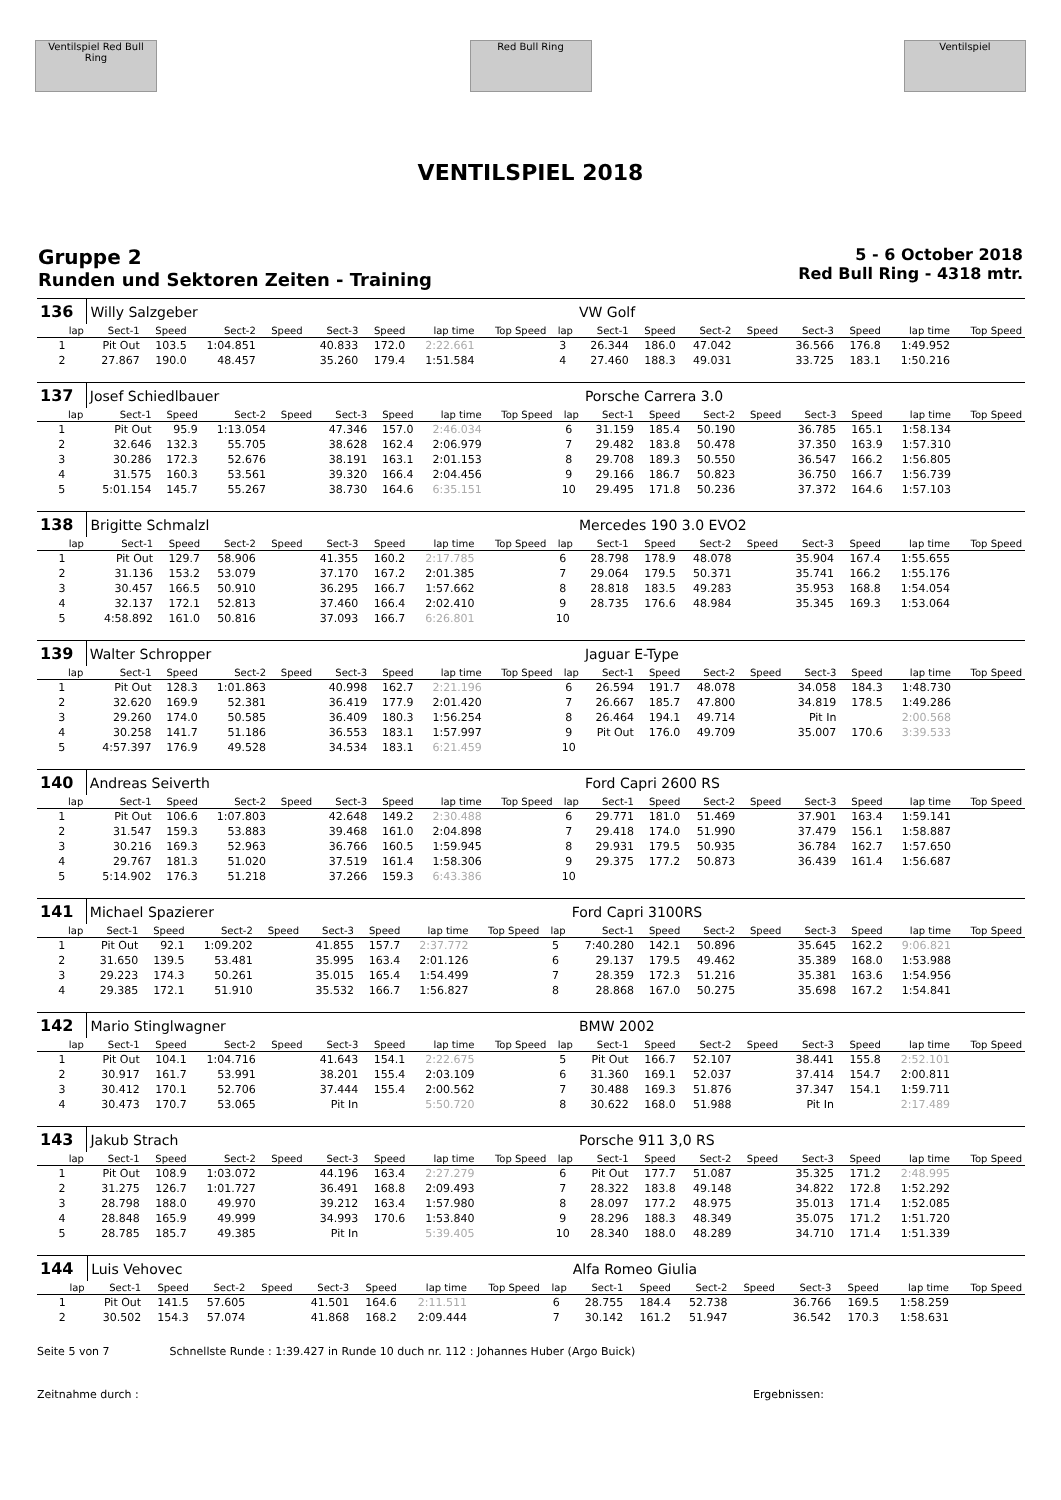Ventilspiel Red Bull Ring
Red Bull Ring Ventilspiel
VENTILSPIEL 2018
Gruppe 2
Runden und Sektoren Zeiten - Training
5 - 6 October 2018
Red Bull Ring - 4318 mtr.
| 136 | Willy Salzgeber | | | | | | | | | VW Golf | | | | | | | |
| lap | Sect-1 | Speed | Sect-2 | Speed | Sect-3 | Speed | lap time | Top Speed | lap | Sect-1 | Speed | Sect-2 | Speed | Sect-3 | Speed | lap time | Top Speed |
| 1 | Pit Out | 103.5 | 1:04.851 | | 40.833 | 172.0 | 2:22.661 | | 3 | 26.344 | 186.0 | 47.042 | | 36.566 | 176.8 | 1:49.952 | |
| 2 | 27.867 | 190.0 | 48.457 | | 35.260 | 179.4 | 1:51.584 | | 4 | 27.460 | 188.3 | 49.031 | | 33.725 | 183.1 | 1:50.216 | |
| 137 | Josef Schiedlbauer | | | | | | | | | Porsche Carrera 3.0 | | | | | | | |
| lap | Sect-1 | Speed | Sect-2 | Speed | Sect-3 | Speed | lap time | Top Speed | lap | Sect-1 | Speed | Sect-2 | Speed | Sect-3 | Speed | lap time | Top Speed |
| 1 | Pit Out | 95.9 | 1:13.054 | | 47.346 | 157.0 | 2:46.034 | | 6 | 31.159 | 185.4 | 50.190 | | 36.785 | 165.1 | 1:58.134 | |
| 2 | 32.646 | 132.3 | 55.705 | | 38.628 | 162.4 | 2:06.979 | | 7 | 29.482 | 183.8 | 50.478 | | 37.350 | 163.9 | 1:57.310 | |
| 3 | 30.286 | 172.3 | 52.676 | | 38.191 | 163.1 | 2:01.153 | | 8 | 29.708 | 189.3 | 50.550 | | 36.547 | 166.2 | 1:56.805 | |
| 4 | 31.575 | 160.3 | 53.561 | | 39.320 | 166.4 | 2:04.456 | | 9 | 29.166 | 186.7 | 50.823 | | 36.750 | 166.7 | 1:56.739 | |
| 5 | 5:01.154 | 145.7 | 55.267 | | 38.730 | 164.6 | 6:35.151 | | 10 | 29.495 | 171.8 | 50.236 | | 37.372 | 164.6 | 1:57.103 | |
| 138 | Brigitte Schmalzl | | | | | | | | | Mercedes 190 3.0 EVO2 | | | | | | | |
| lap | Sect-1 | Speed | Sect-2 | Speed | Sect-3 | Speed | lap time | Top Speed | lap | Sect-1 | Speed | Sect-2 | Speed | Sect-3 | Speed | lap time | Top Speed |
| 1 | Pit Out | 129.7 | 58.906 | | 41.355 | 160.2 | 2:17.785 | | 6 | 28.798 | 178.9 | 48.078 | | 35.904 | 167.4 | 1:55.655 | |
| 2 | 31.136 | 153.2 | 53.079 | | 37.170 | 167.2 | 2:01.385 | | 7 | 29.064 | 179.5 | 50.371 | | 35.741 | 166.2 | 1:55.176 | |
| 3 | 30.457 | 166.5 | 50.910 | | 36.295 | 166.7 | 1:57.662 | | 8 | 28.818 | 183.5 | 49.283 | | 35.953 | 168.8 | 1:54.054 | |
| 4 | 32.137 | 172.1 | 52.813 | | 37.460 | 166.4 | 2:02.410 | | 9 | 28.735 | 176.6 | 48.984 | | 35.345 | 169.3 | 1:53.064 | |
| 5 | 4:58.892 | 161.0 | 50.816 | | 37.093 | 166.7 | 6:26.801 | | 10 | | | | | | | | |
| 139 | Walter Schropper | | | | | | | | | Jaguar E-Type | | | | | | | |
| lap | Sect-1 | Speed | Sect-2 | Speed | Sect-3 | Speed | lap time | Top Speed | lap | Sect-1 | Speed | Sect-2 | Speed | Sect-3 | Speed | lap time | Top Speed |
| 1 | Pit Out | 128.3 | 1:01.863 | | 40.998 | 162.7 | 2:21.196 | | 6 | 26.594 | 191.7 | 48.078 | | 34.058 | 184.3 | 1:48.730 | |
| 2 | 32.620 | 169.9 | 52.381 | | 36.419 | 177.9 | 2:01.420 | | 7 | 26.667 | 185.7 | 47.800 | | 34.819 | 178.5 | 1:49.286 | |
| 3 | 29.260 | 174.0 | 50.585 | | 36.409 | 180.3 | 1:56.254 | | 8 | 26.464 | 194.1 | 49.714 | | Pit In | | 2:00.568 | |
| 4 | 30.258 | 141.7 | 51.186 | | 36.553 | 183.1 | 1:57.997 | | 9 | Pit Out | 176.0 | 49.709 | | 35.007 | 170.6 | 3:39.533 | |
| 5 | 4:57.397 | 176.9 | 49.528 | | 34.534 | 183.1 | 6:21.459 | | 10 | | | | | | | | |
| 140 | Andreas Seiverth | | | | | | | | | Ford Capri 2600 RS | | | | | | | |
| lap | Sect-1 | Speed | Sect-2 | Speed | Sect-3 | Speed | lap time | Top Speed | lap | Sect-1 | Speed | Sect-2 | Speed | Sect-3 | Speed | lap time | Top Speed |
| 1 | Pit Out | 106.6 | 1:07.803 | | 42.648 | 149.2 | 2:30.488 | | 6 | 29.771 | 181.0 | 51.469 | | 37.901 | 163.4 | 1:59.141 | |
| 2 | 31.547 | 159.3 | 53.883 | | 39.468 | 161.0 | 2:04.898 | | 7 | 29.418 | 174.0 | 51.990 | | 37.479 | 156.1 | 1:58.887 | |
| 3 | 30.216 | 169.3 | 52.963 | | 36.766 | 160.5 | 1:59.945 | | 8 | 29.931 | 179.5 | 50.935 | | 36.784 | 162.7 | 1:57.650 | |
| 4 | 29.767 | 181.3 | 51.020 | | 37.519 | 161.4 | 1:58.306 | | 9 | 29.375 | 177.2 | 50.873 | | 36.439 | 161.4 | 1:56.687 | |
| 5 | 5:14.902 | 176.3 | 51.218 | | 37.266 | 159.3 | 6:43.386 | | 10 | | | | | | | | |
| 141 | Michael Spazierer | | | | | | | | | Ford Capri 3100RS | | | | | | | |
| lap | Sect-1 | Speed | Sect-2 | Speed | Sect-3 | Speed | lap time | Top Speed | lap | Sect-1 | Speed | Sect-2 | Speed | Sect-3 | Speed | lap time | Top Speed |
| 1 | Pit Out | 92.1 | 1:09.202 | | 41.855 | 157.7 | 2:37.772 | | 5 | 7:40.280 | 142.1 | 50.896 | | 35.645 | 162.2 | 9:06.821 | |
| 2 | 31.650 | 139.5 | 53.481 | | 35.995 | 163.4 | 2:01.126 | | 6 | 29.137 | 179.5 | 49.462 | | 35.389 | 168.0 | 1:53.988 | |
| 3 | 29.223 | 174.3 | 50.261 | | 35.015 | 165.4 | 1:54.499 | | 7 | 28.359 | 172.3 | 51.216 | | 35.381 | 163.6 | 1:54.956 | |
| 4 | 29.385 | 172.1 | 51.910 | | 35.532 | 166.7 | 1:56.827 | | 8 | 28.868 | 167.0 | 50.275 | | 35.698 | 167.2 | 1:54.841 | |
| 142 | Mario Stinglwagner | | | | | | | | | BMW 2002 | | | | | | | |
| lap | Sect-1 | Speed | Sect-2 | Speed | Sect-3 | Speed | lap time | Top Speed | lap | Sect-1 | Speed | Sect-2 | Speed | Sect-3 | Speed | lap time | Top Speed |
| 1 | Pit Out | 104.1 | 1:04.716 | | 41.643 | 154.1 | 2:22.675 | | 5 | Pit Out | 166.7 | 52.107 | | 38.441 | 155.8 | 2:52.101 | |
| 2 | 30.917 | 161.7 | 53.991 | | 38.201 | 155.4 | 2:03.109 | | 6 | 31.360 | 169.1 | 52.037 | | 37.414 | 154.7 | 2:00.811 | |
| 3 | 30.412 | 170.1 | 52.706 | | 37.444 | 155.4 | 2:00.562 | | 7 | 30.488 | 169.3 | 51.876 | | 37.347 | 154.1 | 1:59.711 | |
| 4 | 30.473 | 170.7 | 53.065 | | Pit In | | 5:50.720 | | 8 | 30.622 | 168.0 | 51.988 | | Pit In | | 2:17.489 | |
| 143 | Jakub Strach | | | | | | | | | Porsche 911 3,0 RS | | | | | | | |
| lap | Sect-1 | Speed | Sect-2 | Speed | Sect-3 | Speed | lap time | Top Speed | lap | Sect-1 | Speed | Sect-2 | Speed | Sect-3 | Speed | lap time | Top Speed |
| 1 | Pit Out | 108.9 | 1:03.072 | | 44.196 | 163.4 | 2:27.279 | | 6 | Pit Out | 177.7 | 51.087 | | 35.325 | 171.2 | 2:48.995 | |
| 2 | 31.275 | 126.7 | 1:01.727 | | 36.491 | 168.8 | 2:09.493 | | 7 | 28.322 | 183.8 | 49.148 | | 34.822 | 172.8 | 1:52.292 | |
| 3 | 28.798 | 188.0 | 49.970 | | 39.212 | 163.4 | 1:57.980 | | 8 | 28.097 | 177.2 | 48.975 | | 35.013 | 171.4 | 1:52.085 | |
| 4 | 28.848 | 165.9 | 49.999 | | 34.993 | 170.6 | 1:53.840 | | 9 | 28.296 | 188.3 | 48.349 | | 35.075 | 171.2 | 1:51.720 | |
| 5 | 28.785 | 185.7 | 49.385 | | Pit In | | 5:39.405 | | 10 | 28.340 | 188.0 | 48.289 | | 34.710 | 171.4 | 1:51.339 | |
| 144 | Luis Vehovec | | | | | | | | | Alfa Romeo Giulia | | | | | | | |
| lap | Sect-1 | Speed | Sect-2 | Speed | Sect-3 | Speed | lap time | Top Speed | lap | Sect-1 | Speed | Sect-2 | Speed | Sect-3 | Speed | lap time | Top Speed |
| 1 | Pit Out | 141.5 | 57.605 | | 41.501 | 164.6 | 2:11.511 | | 6 | 28.755 | 184.4 | 52.738 | | 36.766 | 169.5 | 1:58.259 | |
| 2 | 30.502 | 154.3 | 57.074 | | 41.868 | 168.2 | 2:09.444 | | 7 | 30.142 | 161.2 | 51.947 | | 36.542 | 170.3 | 1:58.631 | |
Seite 5 von 7 Schnellste Runde : 1:39.427 in Runde 10 duch nr. 112 : Johannes Huber (Argo Buick)
Zeitnahme durch : Ergebnissen: